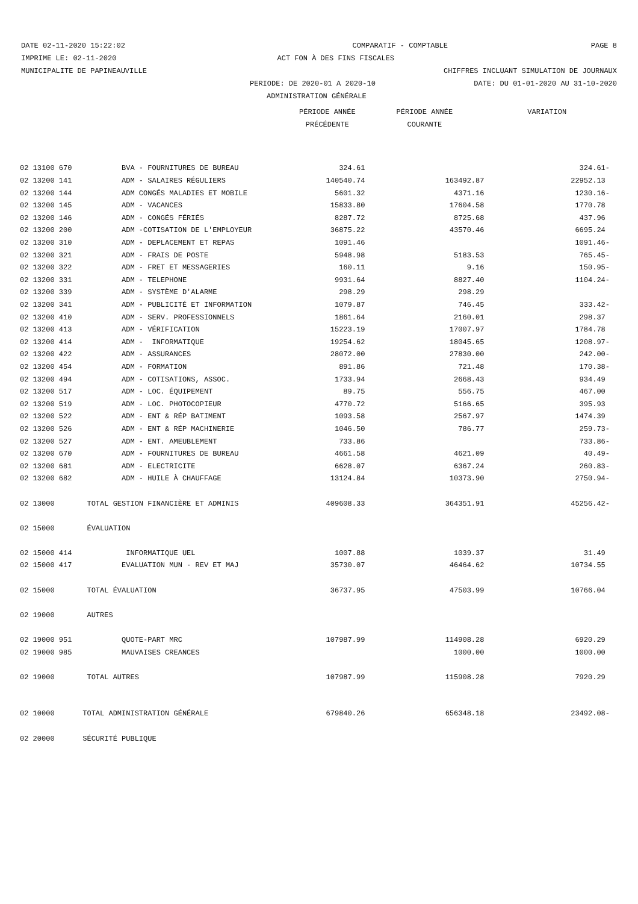DATE 02-11-2020 15:22:02 COMPARATIF - COMPTABLE PAGE 8
IMPRIME LE: 02-11-2020 ACT FON À DES FINS FISCALES
MUNICIPALITE DE PAPINEAUVILLE CHIFFRES INCLUANT SIMULATION DE JOURNAUX
PERIODE: DE 2020-01 A 2020-10 DATE: DU 01-01-2020 AU 31-10-2020
ADMINISTRATION GÉNÉRALE
| | | PÉRIODE ANNÉE | PÉRIODE ANNÉE | VARIATION |
| --- | --- | --- | --- | --- |
| | | PRÉCÉDENTE | COURANTE | |
| 02 13100 670 | BVA - FOURNITURES DE BUREAU | 324.61 | | 324.61- |
| 02 13200 141 | ADM - SALAIRES RÉGULIERS | 140540.74 | 163492.87 | 22952.13 |
| 02 13200 144 | ADM CONGÉS MALADIES ET MOBILE | 5601.32 | 4371.16 | 1230.16- |
| 02 13200 145 | ADM - VACANCES | 15833.80 | 17604.58 | 1770.78 |
| 02 13200 146 | ADM - CONGÉS FÉRIÉS | 8287.72 | 8725.68 | 437.96 |
| 02 13200 200 | ADM -COTISATION DE L'EMPLOYEUR | 36875.22 | 43570.46 | 6695.24 |
| 02 13200 310 | ADM - DEPLACEMENT ET REPAS | 1091.46 | | 1091.46- |
| 02 13200 321 | ADM - FRAIS DE POSTE | 5948.98 | 5183.53 | 765.45- |
| 02 13200 322 | ADM - FRET ET MESSAGERIES | 160.11 | 9.16 | 150.95- |
| 02 13200 331 | ADM - TELEPHONE | 9931.64 | 8827.40 | 1104.24- |
| 02 13200 339 | ADM - SYSTÈME D'ALARME | 298.29 | 298.29 | |
| 02 13200 341 | ADM - PUBLICITÉ ET INFORMATION | 1079.87 | 746.45 | 333.42- |
| 02 13200 410 | ADM - SERV. PROFESSIONNELS | 1861.64 | 2160.01 | 298.37 |
| 02 13200 413 | ADM - VÉRIFICATION | 15223.19 | 17007.97 | 1784.78 |
| 02 13200 414 | ADM - INFORMATIQUE | 19254.62 | 18045.65 | 1208.97- |
| 02 13200 422 | ADM - ASSURANCES | 28072.00 | 27830.00 | 242.00- |
| 02 13200 454 | ADM - FORMATION | 891.86 | 721.48 | 170.38- |
| 02 13200 494 | ADM - COTISATIONS, ASSOC. | 1733.94 | 2668.43 | 934.49 |
| 02 13200 517 | ADM - LOC. ÉQUIPEMENT | 89.75 | 556.75 | 467.00 |
| 02 13200 519 | ADM - LOC. PHOTOCOPIEUR | 4770.72 | 5166.65 | 395.93 |
| 02 13200 522 | ADM - ENT & RÉP BATIMENT | 1093.58 | 2567.97 | 1474.39 |
| 02 13200 526 | ADM - ENT & RÉP MACHINERIE | 1046.50 | 786.77 | 259.73- |
| 02 13200 527 | ADM - ENT. AMEUBLEMENT | 733.86 | | 733.86- |
| 02 13200 670 | ADM - FOURNITURES DE BUREAU | 4661.58 | 4621.09 | 40.49- |
| 02 13200 681 | ADM - ELECTRICITE | 6628.07 | 6367.24 | 260.83- |
| 02 13200 682 | ADM - HUILE À CHAUFFAGE | 13124.84 | 10373.90 | 2750.94- |
| 02 13000 | TOTAL GESTION FINANCIÈRE ET ADMINIS | 409608.33 | 364351.91 | 45256.42- |
| 02 15000 | ÉVALUATION | | | |
| 02 15000 414 | INFORMATIQUE UEL | 1007.88 | 1039.37 | 31.49 |
| 02 15000 417 | EVALUATION MUN - REV ET MAJ | 35730.07 | 46464.62 | 10734.55 |
| 02 15000 | TOTAL ÉVALUATION | 36737.95 | 47503.99 | 10766.04 |
| 02 19000 | AUTRES | | | |
| 02 19000 951 | QUOTE-PART MRC | 107987.99 | 114908.28 | 6920.29 |
| 02 19000 985 | MAUVAISES CREANCES | | 1000.00 | 1000.00 |
| 02 19000 | TOTAL AUTRES | 107987.99 | 115908.28 | 7920.29 |
| 02 10000 | TOTAL ADMINISTRATION GÉNÉRALE | 679840.26 | 656348.18 | 23492.08- |
| 02 20000 | SÉCURITÉ PUBLIQUE | | | |